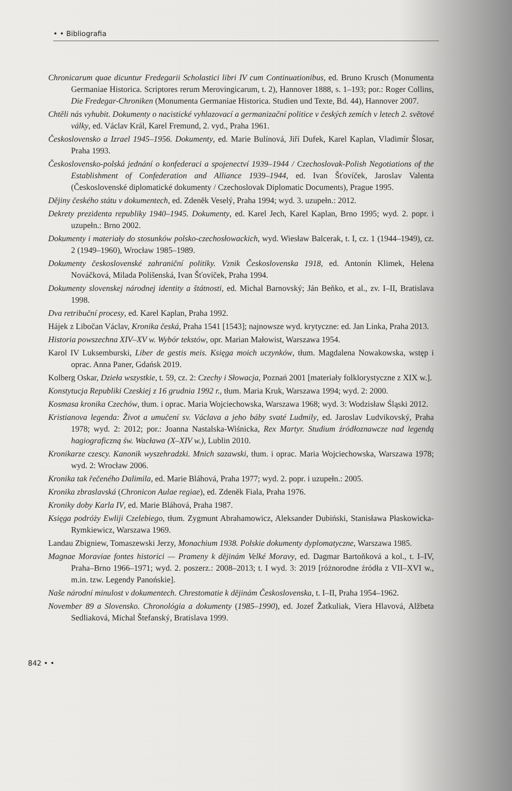• • Bibliografia
Chronicarum quae dicuntur Fredegarii Scholastici libri IV cum Continuationibus, ed. Bruno Krusch (Monumenta Germaniae Historica. Scriptores rerum Merovingicarum, t. 2), Hannover 1888, s. 1–193; por.: Roger Collins, Die Fredegar-Chroniken (Monumenta Germaniae Historica. Studien und Texte, Bd. 44), Hannover 2007.
Chtěli nás vyhubit. Dokumenty o nacistické vyhlazovací a germanizační politice v českých zemích v letech 2. světové války, ed. Václav Král, Karel Fremund, 2. vyd., Praha 1961.
Československo a Izrael 1945–1956. Dokumenty, ed. Marie Bulínová, Jiří Dufek, Karel Kaplan, Vladimír Šlosar, Praha 1993.
Československo-polská jednání o konfederaci a spojenectví 1939–1944 / Czechoslovak-Polish Negotiations of the Establishment of Confederation and Alliance 1939–1944, ed. Ivan Šťovíček, Jaroslav Valenta (Československé diplomatické dokumenty / Czechoslovak Diplomatic Documents), Prague 1995.
Dějiny českého státu v dokumentech, ed. Zdeněk Veselý, Praha 1994; wyd. 3. uzupełn.: 2012.
Dekrety prezidenta republiky 1940–1945. Dokumenty, ed. Karel Jech, Karel Kaplan, Brno 1995; wyd. 2. popr. i uzupełn.: Brno 2002.
Dokumenty i materiały do stosunków polsko-czechosłowackich, wyd. Wiesław Balcerak, t. I, cz. 1 (1944–1949), cz. 2 (1949–1960), Wrocław 1985–1989.
Dokumenty československé zahraniční politiky. Vznik Československa 1918, ed. Antonín Klimek, Helena Nováčková, Milada Polišenská, Ivan Šťovíček, Praha 1994.
Dokumenty slovenskej národnej identity a štátnosti, ed. Michal Barnovský; Ján Beňko, et al., zv. I–II, Bratislava 1998.
Dva retribuční procesy, ed. Karel Kaplan, Praha 1992.
Hájek z Libočan Václav, Kronika česká, Praha 1541 [1543]; najnowsze wyd. krytyczne: ed. Jan Linka, Praha 2013.
Historia powszechna XIV–XV w. Wybór tekstów, opr. Marian Małowist, Warszawa 1954.
Karol IV Luksemburski, Liber de gestis meis. Księga moich uczynków, tłum. Magdalena Nowakowska, wstęp i oprac. Anna Paner, Gdańsk 2019.
Kolberg Oskar, Dzieła wszystkie, t. 59, cz. 2: Czechy i Słowacja, Poznań 2001 [materiały folklorystyczne z XIX w.].
Konstytucja Republiki Czeskiej z 16 grudnia 1992 r., tłum. Maria Kruk, Warszawa 1994; wyd. 2: 2000.
Kosmasa kronika Czechów, tłum. i oprac. Maria Wojciechowska, Warszawa 1968; wyd. 3: Wodzisław Śląski 2012.
Kristianova legenda: Život a umučení sv. Václava a jeho báby svaté Ludmily, ed. Jaroslav Ludvikovský, Praha 1978; wyd. 2: 2012; por.: Joanna Nastalska-Wiśnicka, Rex Martyr. Studium źródłoznawcze nad legendą hagiograficzną św. Wacława (X–XIV w.), Lublin 2010.
Kronikarze czescy. Kanonik wyszehradzki. Mnich sazawski, tłum. i oprac. Maria Wojciechowska, Warszawa 1978; wyd. 2: Wrocław 2006.
Kronika tak řečeného Dalimila, ed. Marie Bláhová, Praha 1977; wyd. 2. popr. i uzupełn.: 2005.
Kronika zbraslavská (Chronicon Aulae regiae), ed. Zdeněk Fiala, Praha 1976.
Kroniky doby Karla IV, ed. Marie Bláhová, Praha 1987.
Księga podróży Ewliji Czelebiego, tłum. Zygmunt Abrahamowicz, Aleksander Dubiński, Stanisława Płaskowicka-Rymkiewicz, Warszawa 1969.
Landau Zbigniew, Tomaszewski Jerzy, Monachium 1938. Polskie dokumenty dyplomatyczne, Warszawa 1985.
Magnae Moraviae fontes historici — Prameny k dějinám Velké Moravy, ed. Dagmar Bartoňková a kol., t. I–IV, Praha–Brno 1966–1971; wyd. 2. poszerz.: 2008–2013; t. I wyd. 3: 2019 [różnorodne źródła z VII–XVI w., m.in. tzw. Legendy Panońskie].
Naše národní minulost v dokumentech. Chrestomatie k dějinám Československa, t. I–II, Praha 1954–1962.
November 89 a Slovensko. Chronológia a dokumenty (1985–1990), ed. Jozef Žatkuliak, Viera Hlavová, Alžbeta Sedliaková, Michal Štefanský, Bratislava 1999.
842 • •